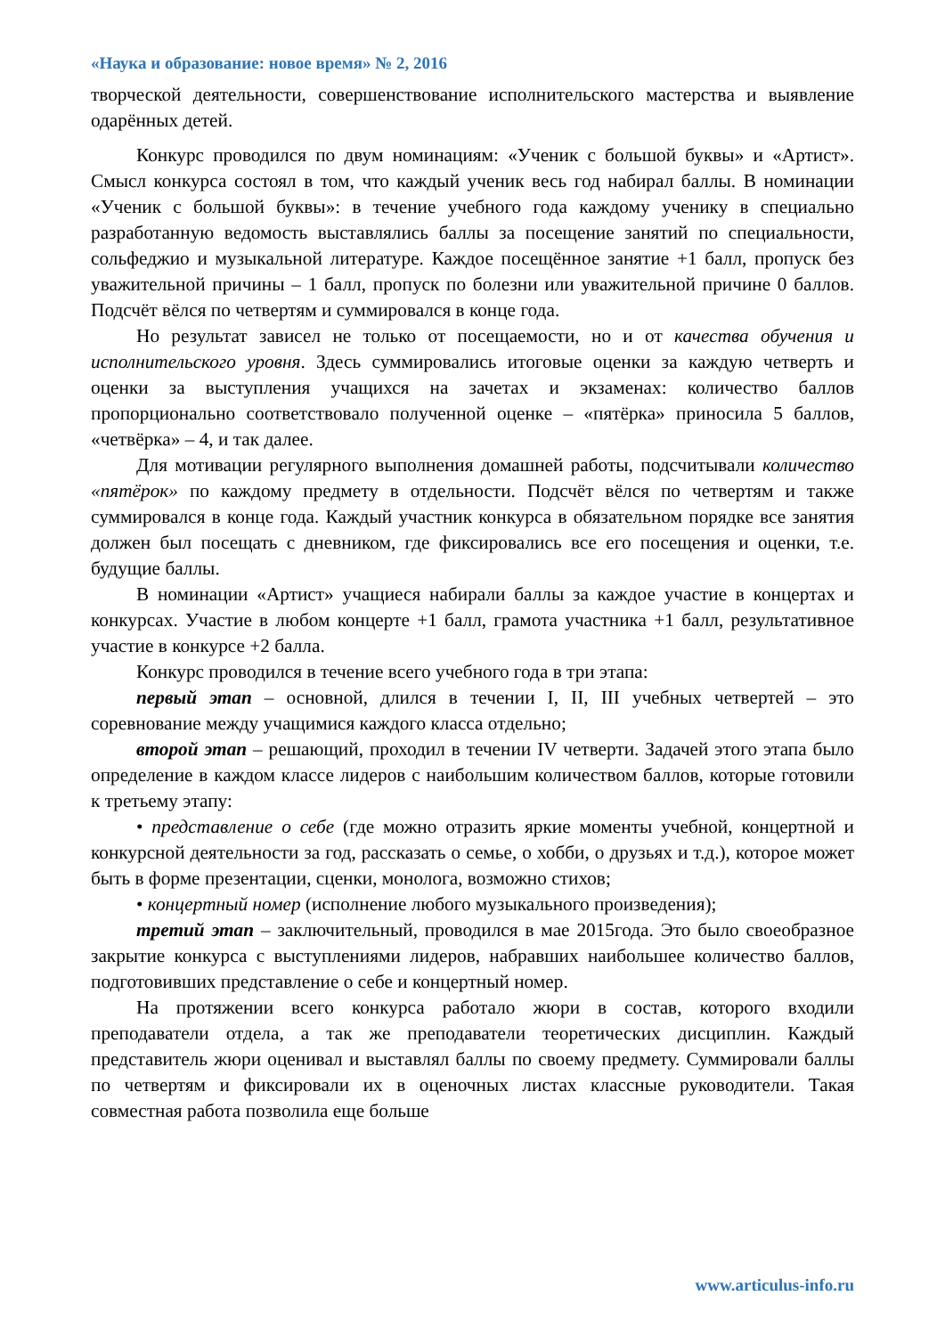«Наука и образование: новое время» № 2, 2016
творческой деятельности, совершенствование исполнительского мастерства и выявление одарённых детей.
Конкурс проводился по двум номинациям: «Ученик с большой буквы» и «Артист». Смысл конкурса состоял в том, что каждый ученик весь год набирал баллы. В номинации «Ученик с большой буквы»: в течение учебного года каждому ученику в специально разработанную ведомость выставлялись баллы за посещение занятий по специальности, сольфеджио и музыкальной литературе. Каждое посещённое занятие +1 балл, пропуск без уважительной причины – 1 балл, пропуск по болезни или уважительной причине 0 баллов. Подсчёт вёлся по четвертям и суммировался в конце года.
Но результат зависел не только от посещаемости, но и от качества обучения и исполнительского уровня. Здесь суммировались итоговые оценки за каждую четверть и оценки за выступления учащихся на зачетах и экзаменах: количество баллов пропорционально соответствовало полученной оценке – «пятёрка» приносила 5 баллов, «четвёрка» – 4, и так далее.
Для мотивации регулярного выполнения домашней работы, подсчитывали количество «пятёрок» по каждому предмету в отдельности. Подсчёт вёлся по четвертям и также суммировался в конце года. Каждый участник конкурса в обязательном порядке все занятия должен был посещать с дневником, где фиксировались все его посещения и оценки, т.е. будущие баллы.
В номинации «Артист» учащиеся набирали баллы за каждое участие в концертах и конкурсах. Участие в любом концерте +1 балл, грамота участника +1 балл, результативное участие в конкурсе +2 балла.
Конкурс проводился в течение всего учебного года в три этапа:
первый этап – основной, длился в течении I, II, III учебных четвертей – это соревнование между учащимися каждого класса отдельно;
второй этап – решающий, проходил в течении IV четверти. Задачей этого этапа было определение в каждом классе лидеров с наибольшим количеством баллов, которые готовили к третьему этапу:
• представление о себе (где можно отразить яркие моменты учебной, концертной и конкурсной деятельности за год, рассказать о семье, о хобби, о друзьях и т.д.), которое может быть в форме презентации, сценки, монолога, возможно стихов;
• концертный номер (исполнение любого музыкального произведения);
третий этап – заключительный, проводился в мае 2015года. Это было своеобразное закрытие конкурса с выступлениями лидеров, набравших наибольшее количество баллов, подготовивших представление о себе и концертный номер.
На протяжении всего конкурса работало жюри в состав, которого входили преподаватели отдела, а так же преподаватели теоретических дисциплин. Каждый представитель жюри оценивал и выставлял баллы по своему предмету. Суммировали баллы по четвертям и фиксировали их в оценочных листах классные руководители. Такая совместная работа позволила еще больше
www.articulus-info.ru